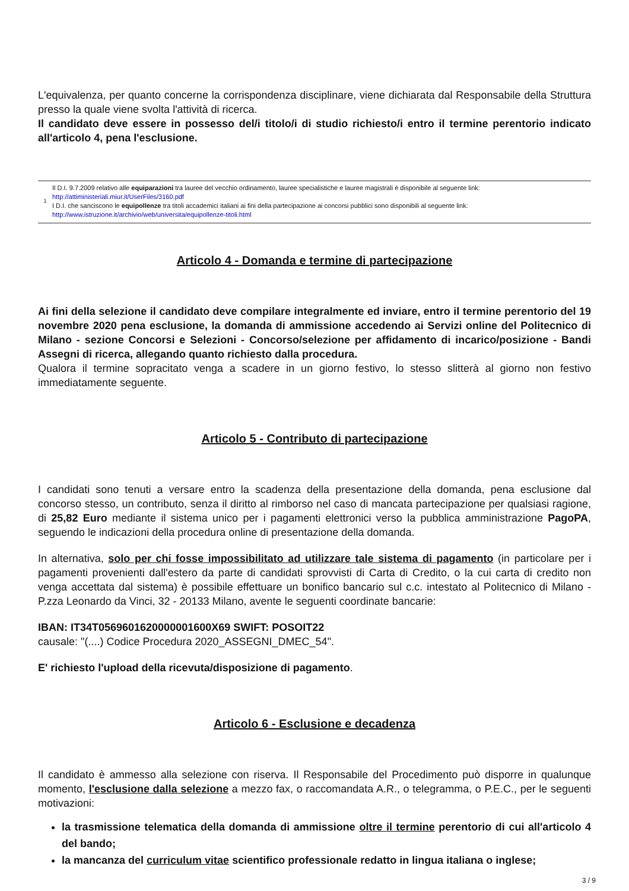L'equivalenza, per quanto concerne la corrispondenza disciplinare, viene dichiarata dal Responsabile della Struttura presso la quale viene svolta l'attività di ricerca.
Il candidato deve essere in possesso del/i titolo/i di studio richiesto/i entro il termine perentorio indicato all'articolo 4, pena l'esclusione.
1
Il D.I. 9.7.2009 relativo alle equiparazioni tra lauree del vecchio ordinamento, lauree specialistiche e lauree magistrali è disponibile al seguente link:
http://attiministeriali.miur.it/UserFiles/3160.pdf
I D.I. che sanciscono le equipollenze tra titoli accademici italiani ai fini della partecipazione ai concorsi pubblici sono disponibili al seguente link:
http://www.istruzione.it/archivio/web/universita/equipollenze-titoli.html
Articolo 4 - Domanda e termine di partecipazione
Ai fini della selezione il candidato deve compilare integralmente ed inviare, entro il termine perentorio del 19 novembre 2020 pena esclusione, la domanda di ammissione accedendo ai Servizi online del Politecnico di Milano - sezione Concorsi e Selezioni - Concorso/selezione per affidamento di incarico/posizione - Bandi Assegni di ricerca, allegando quanto richiesto dalla procedura.
Qualora il termine sopracitato venga a scadere in un giorno festivo, lo stesso slitterà al giorno non festivo immediatamente seguente.
Articolo 5 - Contributo di partecipazione
I candidati sono tenuti a versare entro la scadenza della presentazione della domanda, pena esclusione dal concorso stesso, un contributo, senza il diritto al rimborso nel caso di mancata partecipazione per qualsiasi ragione, di 25,82 Euro mediante il sistema unico per i pagamenti elettronici verso la pubblica amministrazione PagoPA, seguendo le indicazioni della procedura online di presentazione della domanda.
In alternativa, solo per chi fosse impossibilitato ad utilizzare tale sistema di pagamento (in particolare per i pagamenti provenienti dall'estero da parte di candidati sprovvisti di Carta di Credito, o la cui carta di credito non venga accettata dal sistema) è possibile effettuare un bonifico bancario sul c.c. intestato al Politecnico di Milano - P.zza Leonardo da Vinci, 32 - 20133 Milano, avente le seguenti coordinate bancarie:
IBAN: IT34T0569601620000001600X69 SWIFT: POSOIT22
causale: "(....) Codice Procedura 2020_ASSEGNI_DMEC_54".
E' richiesto l'upload della ricevuta/disposizione di pagamento.
Articolo 6 - Esclusione e decadenza
Il candidato è ammesso alla selezione con riserva. Il Responsabile del Procedimento può disporre in qualunque momento, l'esclusione dalla selezione a mezzo fax, o raccomandata A.R., o telegramma, o P.E.C., per le seguenti motivazioni:
la trasmissione telematica della domanda di ammissione oltre il termine perentorio di cui all'articolo 4 del bando;
la mancanza del curriculum vitae scientifico professionale redatto in lingua italiana o inglese;
3 / 9